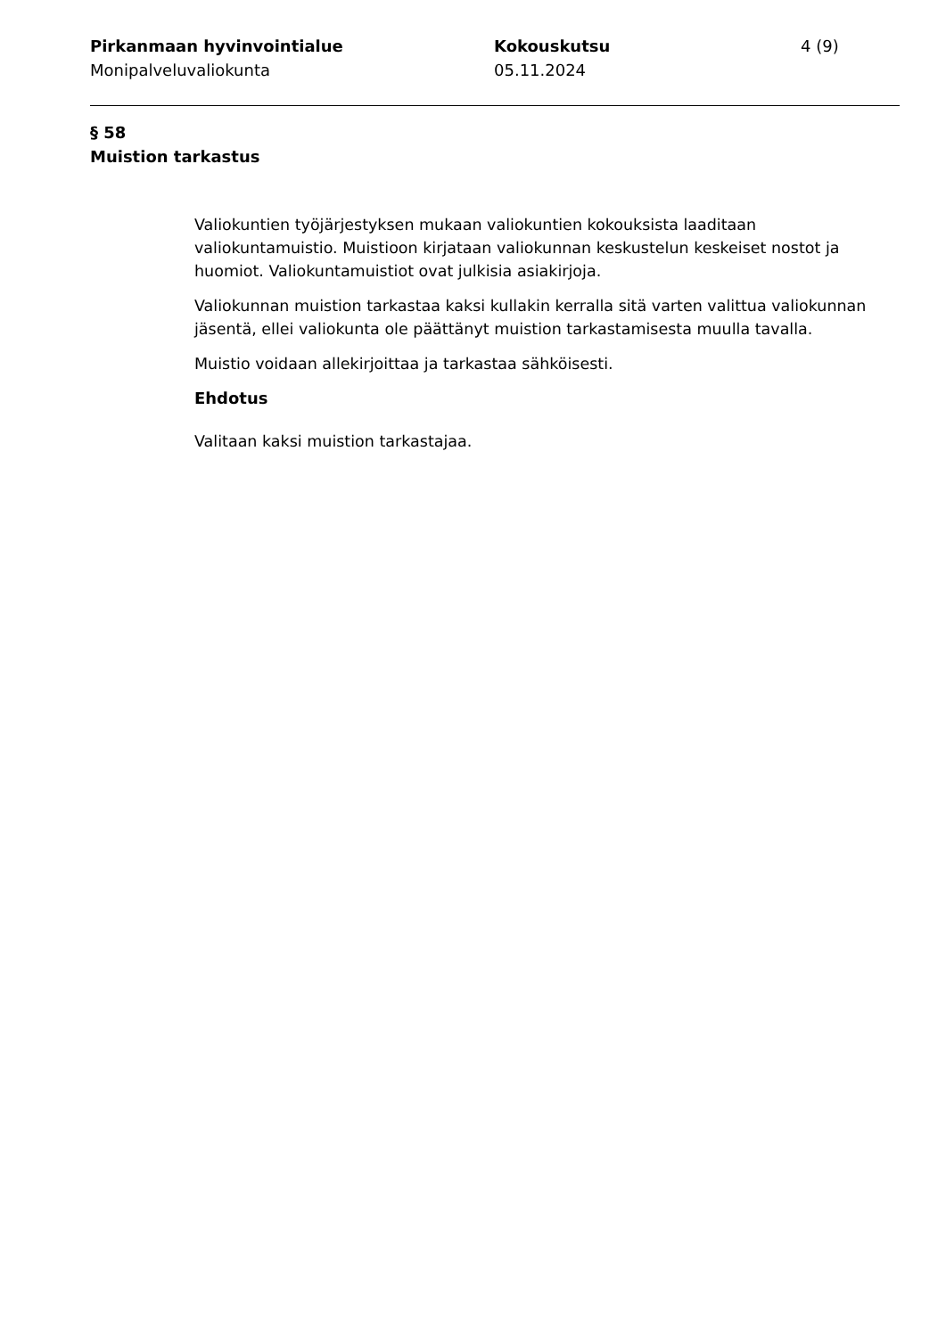Pirkanmaan hyvinvointialue
Monipalveluvaliokunta
Kokouskutsu
05.11.2024
4 (9)
§ 58
Muistion tarkastus
Valiokuntien työjärjestyksen mukaan valiokuntien kokouksista laaditaan valiokuntamuistio. Muistioon kirjataan valiokunnan keskustelun keskeiset nostot ja huomiot. Valiokuntamuistiot ovat julkisia asiakirjoja.
Valiokunnan muistion tarkastaa kaksi kullakin kerralla sitä varten valittua valiokunnan jäsentä, ellei valiokunta ole päättänyt muistion tarkastamisesta muulla tavalla.
Muistio voidaan allekirjoittaa ja tarkastaa sähköisesti.
Ehdotus
Valitaan kaksi muistion tarkastajaa.